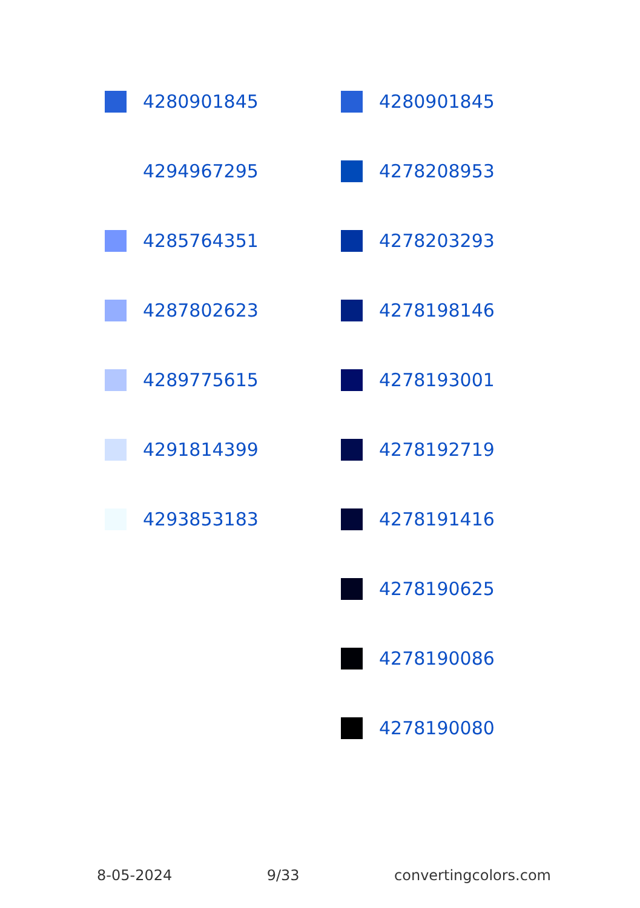4280901845
4294967295
4285764351
4287802623
4289775615
4291814399
4293853183
4280901845
4278208953
4278203293
4278198146
4278193001
4278192719
4278191416
4278190625
4278190086
4278190080
8-05-2024 9/33 convertingcolors.com